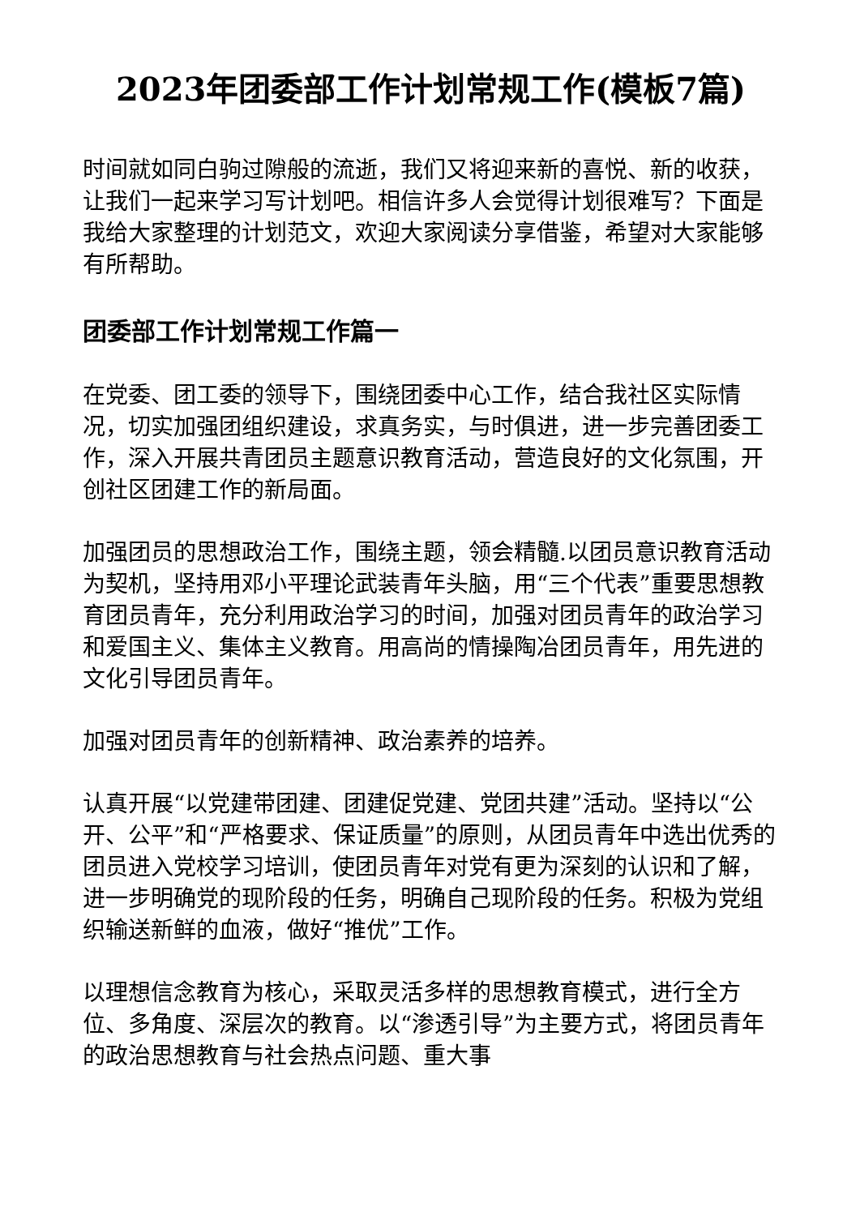2023年团委部工作计划常规工作(模板7篇)
时间就如同白驹过隙般的流逝，我们又将迎来新的喜悦、新的收获，让我们一起来学习写计划吧。相信许多人会觉得计划很难写？下面是我给大家整理的计划范文，欢迎大家阅读分享借鉴，希望对大家能够有所帮助。
团委部工作计划常规工作篇一
在党委、团工委的领导下，围绕团委中心工作，结合我社区实际情况，切实加强团组织建设，求真务实，与时俱进，进一步完善团委工作，深入开展共青团员主题意识教育活动，营造良好的文化氛围，开创社区团建工作的新局面。
加强团员的思想政治工作，围绕主题，领会精髓.以团员意识教育活动为契机，坚持用邓小平理论武装青年头脑，用“三个代表”重要思想教育团员青年，充分利用政治学习的时间，加强对团员青年的政治学习和爱国主义、集体主义教育。用高尚的情操陶冶团员青年，用先进的文化引导团员青年。
加强对团员青年的创新精神、政治素养的培养。
认真开展“以党建带团建、团建促党建、党团共建”活动。坚持以“公开、公平”和“严格要求、保证质量”的原则，从团员青年中选出优秀的团员进入党校学习培训，使团员青年对党有更为深刻的认识和了解，进一步明确党的现阶段的任务，明确自己现阶段的任务。积极为党组织输送新鲜的血液，做好“推优”工作。
以理想信念教育为核心，采取灵活多样的思想教育模式，进行全方位、多角度、深层次的教育。以“渗透引导”为主要方式，将团员青年的政治思想教育与社会热点问题、重大事